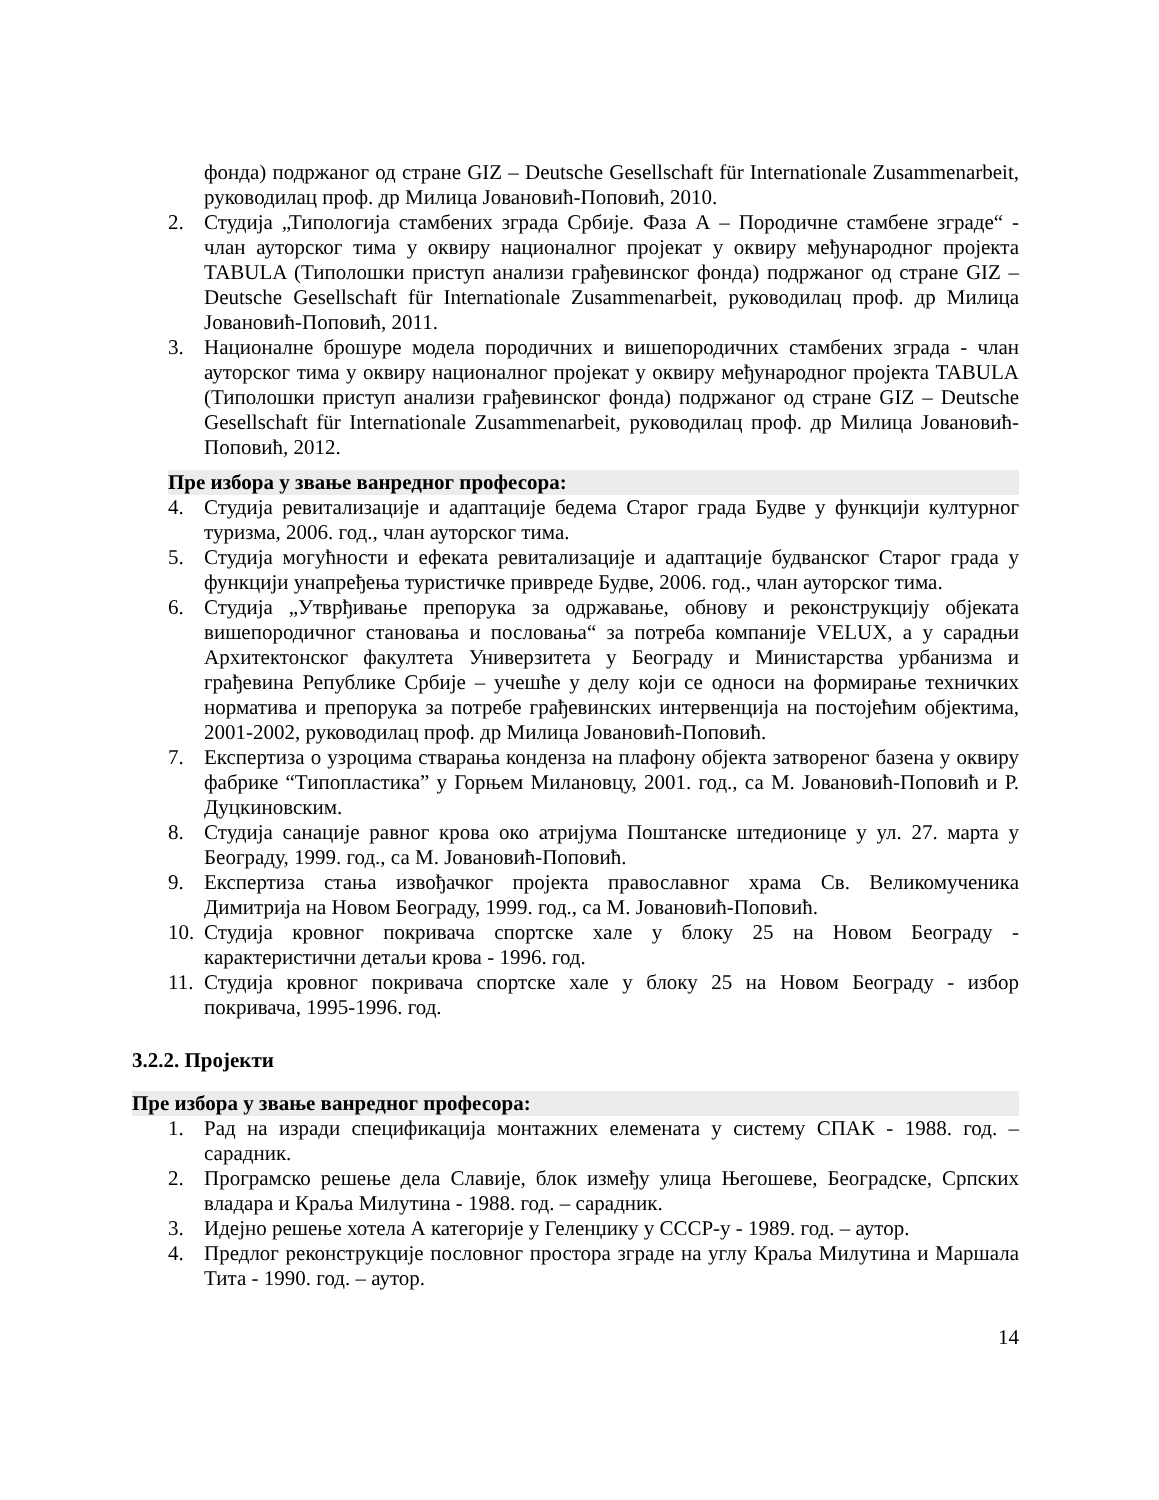фонда) подржаног од стране GIZ – Deutsche Gesellschaft für Internationale Zusammenarbeit, руководилац проф. др Милица Јовановић-Поповић, 2010.
2. Студија „Типологија стамбених зграда Србије. Фаза А – Породичне стамбене зграде“ - члан ауторског тима у оквиру националног пројекат у оквиру међународног пројекта TABULA (Типолошки приступ анализи грађевинског фонда) подржаног од стране GIZ – Deutsche Gesellschaft für Internationale Zusammenarbeit, руководилац проф. др Милица Јовановић-Поповић, 2011.
3. Националне брошуре модела породичних и вишепородичних стамбених зграда - члан ауторског тима у оквиру националног пројекат у оквиру међународног пројекта TABULA (Типолошки приступ анализи грађевинског фонда) подржаног од стране GIZ – Deutsche Gesellschaft für Internationale Zusammenarbeit, руководилац проф. др Милица Јовановић-Поповић, 2012.
Пре избора у звање ванредног професора:
4. Студија ревитализације и адаптације бедема Старог града Будве у функцији културног туризма, 2006. год., члан ауторског тима.
5. Студија могућности и ефеката ревитализације и адаптације будванског Старог града у функцији унапређења туристичке привреде Будве, 2006. год., члан ауторског тима.
6. Студија „Утврђивање препорука за одржавање, обнову и реконструкцију објеката вишепородичног становања и пословања“ за потреба компаније VELUX, а у сарадњи Архитектонског факултета Универзитета у Београду и Министарства урбанизма и грађевина Републике Србије – учешће у делу који се односи на формирање техничких норматива и препорука за потребе грађевинских интервенција на постојећим објектима, 2001-2002, руководилац проф. др Милица Јовановић-Поповић.
7. Експертиза о узроцима стварања конденза на плафону објекта затвореног базена у оквиру фабрике “Типопластика” у Горњем Милановцу, 2001. год., са М. Јовановић-Поповић и Р. Дуцкиновским.
8. Студија санације равног крова око атријума Поштанске штедионице у ул. 27. марта у Београду, 1999. год., са М. Јовановић-Поповић.
9. Експертиза стања извођачког пројекта православног храма Св. Великомученика Димитрија на Новом Београду, 1999. год., са М. Јовановић-Поповић.
10.
Студија кровног покривача спортске хале у блоку 25 на Новом Београду - карактеристични детаљи крова - 1996. год.
11.
Студија кровног покривача спортске хале у блоку 25 на Новом Београду - избор покривача, 1995-1996. год.
3.2.2. Пројекти
Пре избора у звање ванредног професора:
1. Рад на изради спецификација монтажних елемената у систему СПАК - 1988. год. – сарадник.
2. Програмско решење дела Славије, блок између улица Његошеве, Београдске, Српских владара и Краља Милутина - 1988. год. – сарадник.
3. Идејно решење хотела А категорије у Геленџику у СССР-у - 1989. год. – аутор.
4. Предлог реконструкције пословног простора зграде на углу Краља Милутина и Маршала Тита - 1990. год. – аутор.
14